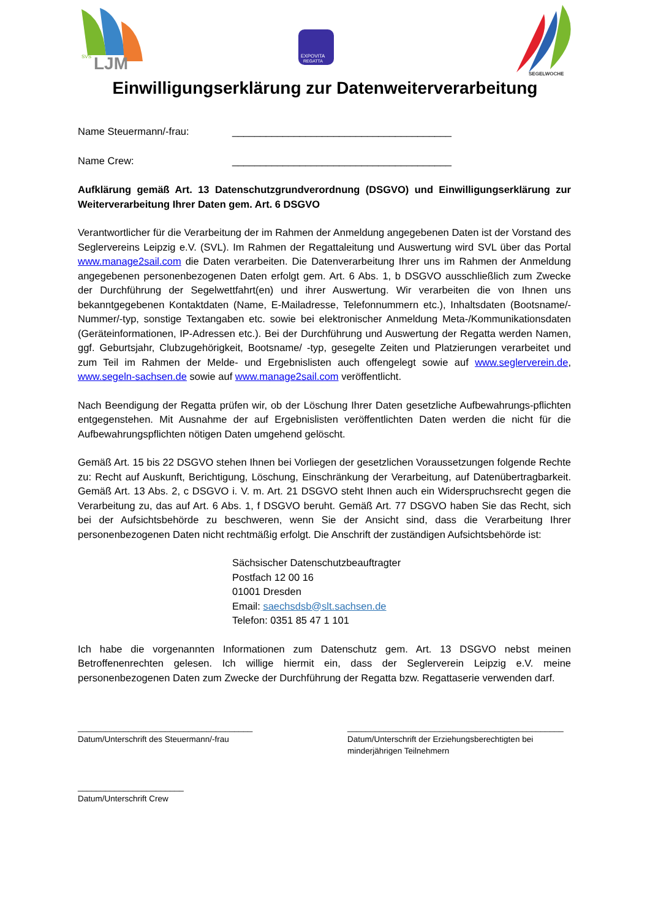SVS
LJM
EXPOVITA
REGATTA
SEGELWOCHE
Einwilligungserklärung zur Datenweiterverarbeitung
Name Steuermann/-frau: _______________________________________
Name Crew: _______________________________________
Aufklärung gemäß Art. 13 Datenschutzgrundverordnung (DSGVO) und Einwilligungserklärung zur Weiterverarbeitung Ihrer Daten gem. Art. 6 DSGVO
Verantwortlicher für die Verarbeitung der im Rahmen der Anmeldung angegebenen Daten ist der Vorstand des Seglervereins Leipzig e.V. (SVL). Im Rahmen der Regattaleitung und Auswertung wird SVL über das Portal www.manage2sail.com die Daten verarbeiten. Die Datenverarbeitung Ihrer uns im Rahmen der Anmeldung angegebenen personenbezogenen Daten erfolgt gem. Art. 6 Abs. 1, b DSGVO ausschließlich zum Zwecke der Durchführung der Segelwettfahrt(en) und ihrer Auswertung. Wir verarbeiten die von Ihnen uns bekanntgegebenen Kontaktdaten (Name, E-Mailadresse, Telefonnummern etc.), Inhaltsdaten (Bootsname/-Nummer/-typ, sonstige Textangaben etc. sowie bei elektronischer Anmeldung Meta-/Kommunikationsdaten (Geräteinformationen, IP-Adressen etc.). Bei der Durchführung und Auswertung der Regatta werden Namen, ggf. Geburtsjahr, Clubzugehörigkeit, Bootsname/ -typ, gesegelte Zeiten und Platzierungen verarbeitet und zum Teil im Rahmen der Melde- und Ergebnislisten auch offengelegt sowie auf www.seglerverein.de, www.segeln-sachsen.de sowie auf www.manage2sail.com veröffentlicht.
Nach Beendigung der Regatta prüfen wir, ob der Löschung Ihrer Daten gesetzliche Aufbewahrungs-pflichten entgegenstehen. Mit Ausnahme der auf Ergebnislisten veröffentlichten Daten werden die nicht für die Aufbewahrungspflichten nötigen Daten umgehend gelöscht.
Gemäß Art. 15 bis 22 DSGVO stehen Ihnen bei Vorliegen der gesetzlichen Voraussetzungen folgende Rechte zu: Recht auf Auskunft, Berichtigung, Löschung, Einschränkung der Verarbeitung, auf Datenübertragbarkeit. Gemäß Art. 13 Abs. 2, c DSGVO i. V. m. Art. 21 DSGVO steht Ihnen auch ein Widerspruchsrecht gegen die Verarbeitung zu, das auf Art. 6 Abs. 1, f DSGVO beruht. Gemäß Art. 77 DSGVO haben Sie das Recht, sich bei der Aufsichtsbehörde zu beschweren, wenn Sie der Ansicht sind, dass die Verarbeitung Ihrer personenbezogenen Daten nicht rechtmäßig erfolgt. Die Anschrift der zuständigen Aufsichtsbehörde ist:
Sächsischer Datenschutzbeauftragter
Postfach 12 00 16
01001 Dresden
Email: saechsdsb@slt.sachsen.de
Telefon: 0351 85 47 1 101
Ich habe die vorgenannten Informationen zum Datenschutz gem. Art. 13 DSGVO nebst meinen Betroffenenrechten gelesen. Ich willige hiermit ein, dass der Seglerverein Leipzig e.V. meine personenbezogenen Daten zum Zwecke der Durchführung der Regatta bzw. Regattaserie verwenden darf.
______________________________________
Datum/Unterschrift des Steuermann/-frau
_______________________________________________
Datum/Unterschrift der Erziehungsberechtigten bei
minderjährigen Teilnehmern
_______________________
Datum/Unterschrift Crew